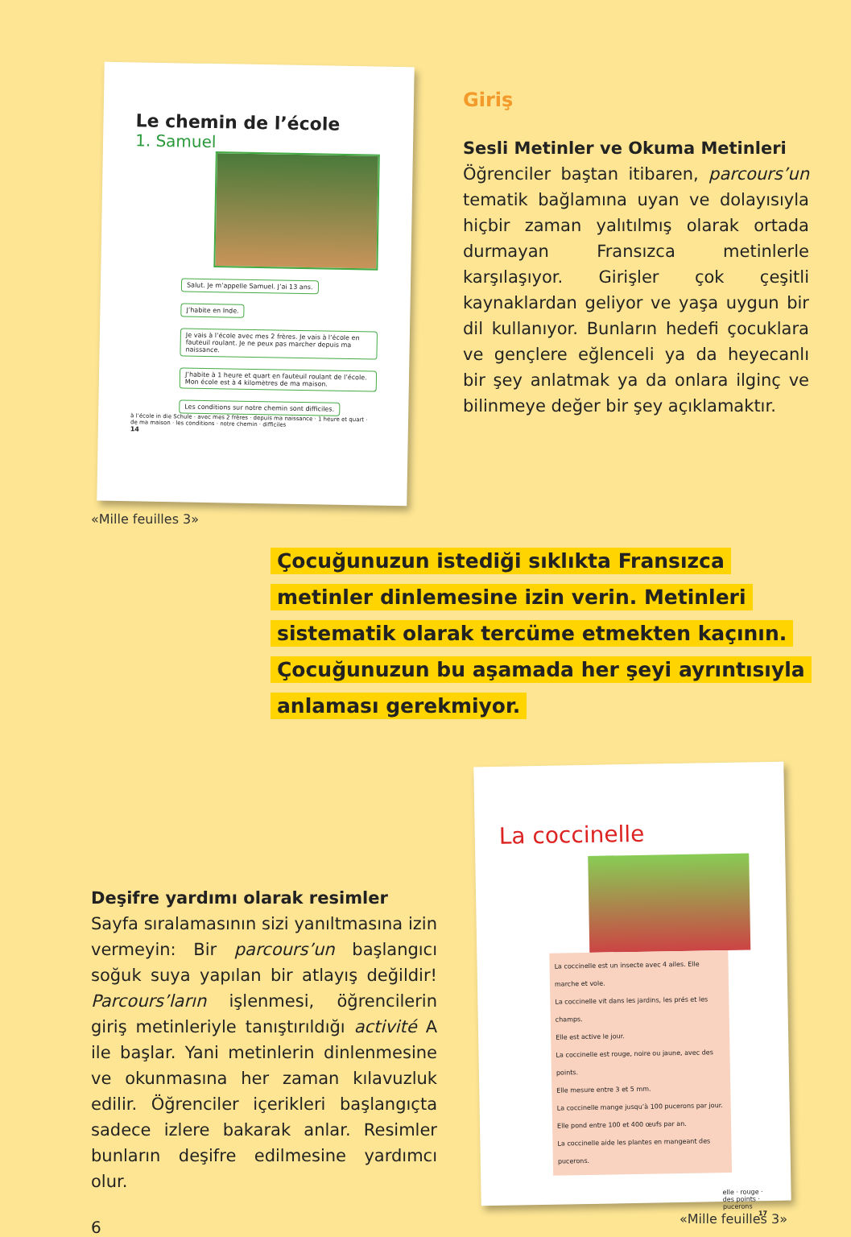Le chemin de l’école
1. Samuel
Salut. Je m’appelle Samuel. J’ai 13 ans.
J’habite en Inde.
Je vais à l’école avec mes 2 frères. Je vais à l’école en fauteuil roulant. Je ne peux pas marcher depuis ma naissance.
J’habite à 1 heure et quart en fauteuil roulant de l’école. Mon école est à 4 kilomètres de ma maison.
Les conditions sur notre chemin sont difficiles.
à l’école in die Schule · avec mes 2 frères · depuis ma naissance · 1 heure et quart · de ma maison · les conditions · notre chemin · difficiles
14
«Mille feuilles 3»
Giriş
Sesli Metinler ve Okuma Metinleri
Öğrenciler baştan itibaren, parcours’un tematik bağlamına uyan ve dolayısıyla hiçbir zaman yalıtılmış olarak ortada durmayan Fransızca metinlerle karşılaşıyor. Girişler çok çeşitli kaynaklardan geliyor ve yaşa uygun bir dil kullanıyor. Bunların hedefi çocuklara ve gençlere eğlenceli ya da heyecanlı bir şey anlatmak ya da onlara ilginç ve bilinmeye değer bir şey açıklamaktır.
Çocuğunuzun istediği sıklıkta Fransızca metinler dinlemesine izin verin. Metinleri sistematik olarak tercüme etmekten kaçının. Çocuğunuzun bu aşamada her şeyi ayrıntısıyla anlaması gerekmiyor.
Deşifre yardımı olarak resimler
Sayfa sıralamasının sizi yanıltmasına izin vermeyin: Bir parcours’un başlangıcı soğuk suya yapılan bir atlayış değildir! Parcours’ların işlenmesi, öğrencilerin giriş metinleriyle tanıştırıldığı activité A ile başlar. Yani metinlerin dinlenmesine ve okunmasına her zaman kılavuzluk edilir. Öğrenciler içerikleri başlangıçta sadece izlere bakarak anlar. Resimler bunların deşifre edilmesine yardımcı olur.
La coccinelle
La coccinelle est un insecte avec 4 ailes. Elle marche et vole.
La coccinelle vit dans les jardins, les prés et les champs.
Elle est active le jour.
La coccinelle est rouge, noire ou jaune, avec des points.
Elle mesure entre 3 et 5 mm.
La coccinelle mange jusqu’à 100 pucerons par jour.
Elle pond entre 100 et 400 œufs par an.
La coccinelle aide les plantes en mangeant des pucerons.
elle · rouge · des points · pucerons
17
«Mille feuilles 3»
6